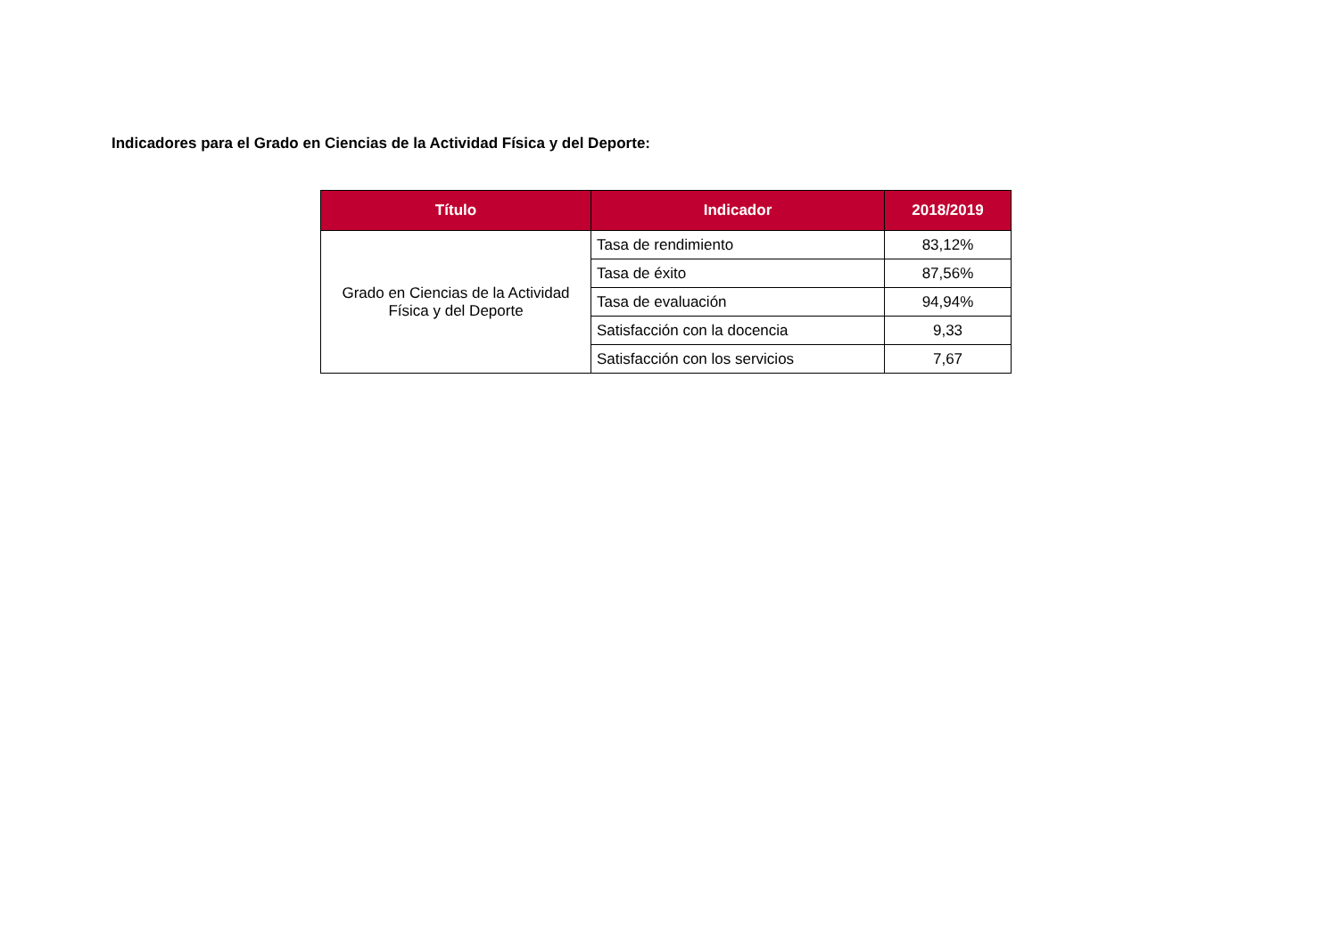Indicadores para el Grado en Ciencias de la Actividad Física y del Deporte:
| Título | Indicador | 2018/2019 |
| --- | --- | --- |
| Grado en Ciencias de la Actividad Física y del Deporte | Tasa de rendimiento | 83,12% |
| | Tasa de éxito | 87,56% |
| | Tasa de evaluación | 94,94% |
| | Satisfacción con la docencia | 9,33 |
| | Satisfacción con los servicios | 7,67 |